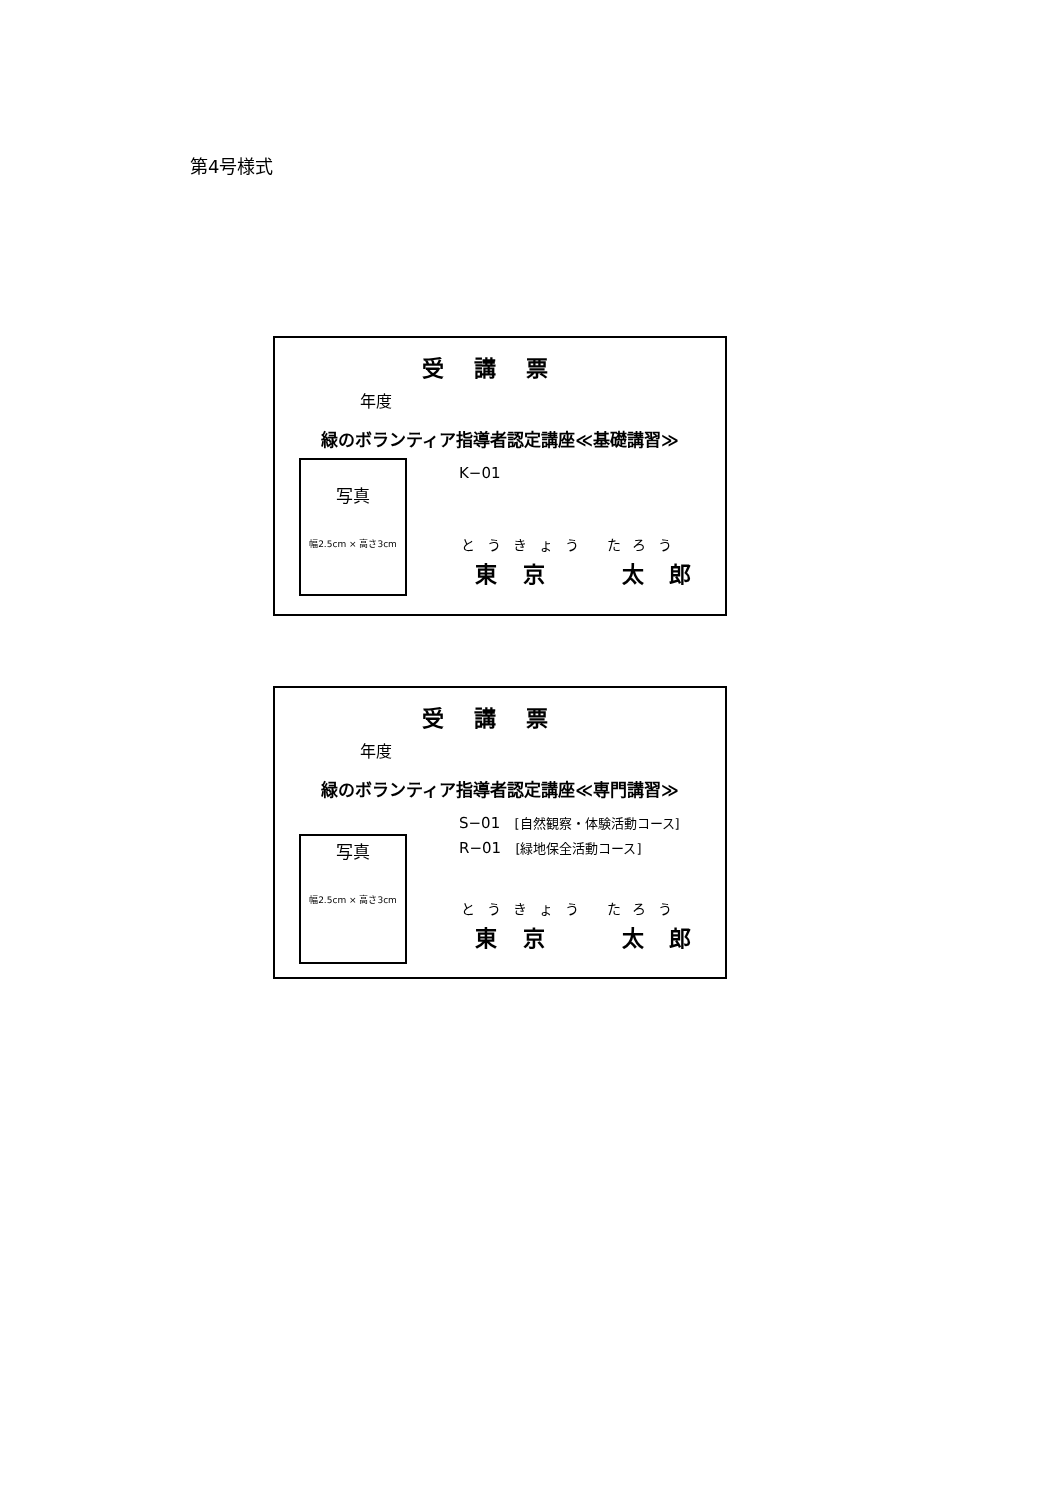第4号様式
受講票
年度
緑のボランティア指導者認定講座≪基礎講習≫
写真
幅2.5cm × 高さ3cm
K−01
とうきょう たろう
東 京 太 郎
受講票
年度
緑のボランティア指導者認定講座≪専門講習≫
S−01 [自然観察・体験活動コース]
R−01 [緑地保全活動コース]
写真
幅2.5cm × 高さ3cm
とうきょう たろう
東 京 太 郎